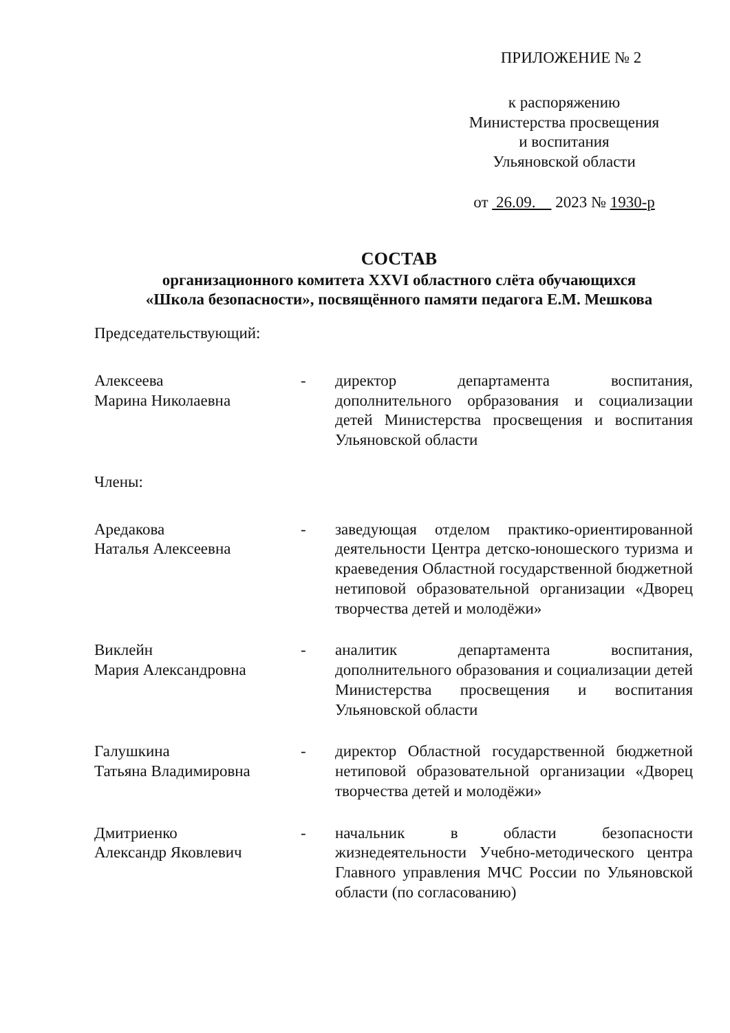ПРИЛОЖЕНИЕ № 2
к распоряжению
Министерства просвещения
и воспитания
Ульяновской области
от 26.09. 2023 № 1930-р
СОСТАВ
организационного комитета XXVI областного слёта обучающихся
«Школа безопасности», посвящённого памяти педагога Е.М. Мешкова
Председательствующий:
Алексеева
Марина Николаевна
- директор департамента воспитания, дополнительного орбразования и социализации детей Министерства просвещения и воспитания Ульяновской области
Члены:
Аредакова
Наталья Алексеевна
- заведующая отделом практико-ориентированной деятельности Центра детско-юношеского туризма и краеведения Областной государственной бюджетной нетиповой образовательной организации «Дворец творчества детей и молодёжи»
Виклейн
Мария Александровна
- аналитик департамента воспитания, дополнительного образования и социализации детей Министерства просвещения и воспитания Ульяновской области
Галушкина
Татьяна Владимировна
- директор Областной государственной бюджетной нетиповой образовательной организации «Дворец творчества детей и молодёжи»
Дмитриенко
Александр Яковлевич
- начальник в области безопасности жизнедеятельности Учебно-методического центра Главного управления МЧС России по Ульяновской области (по согласованию)